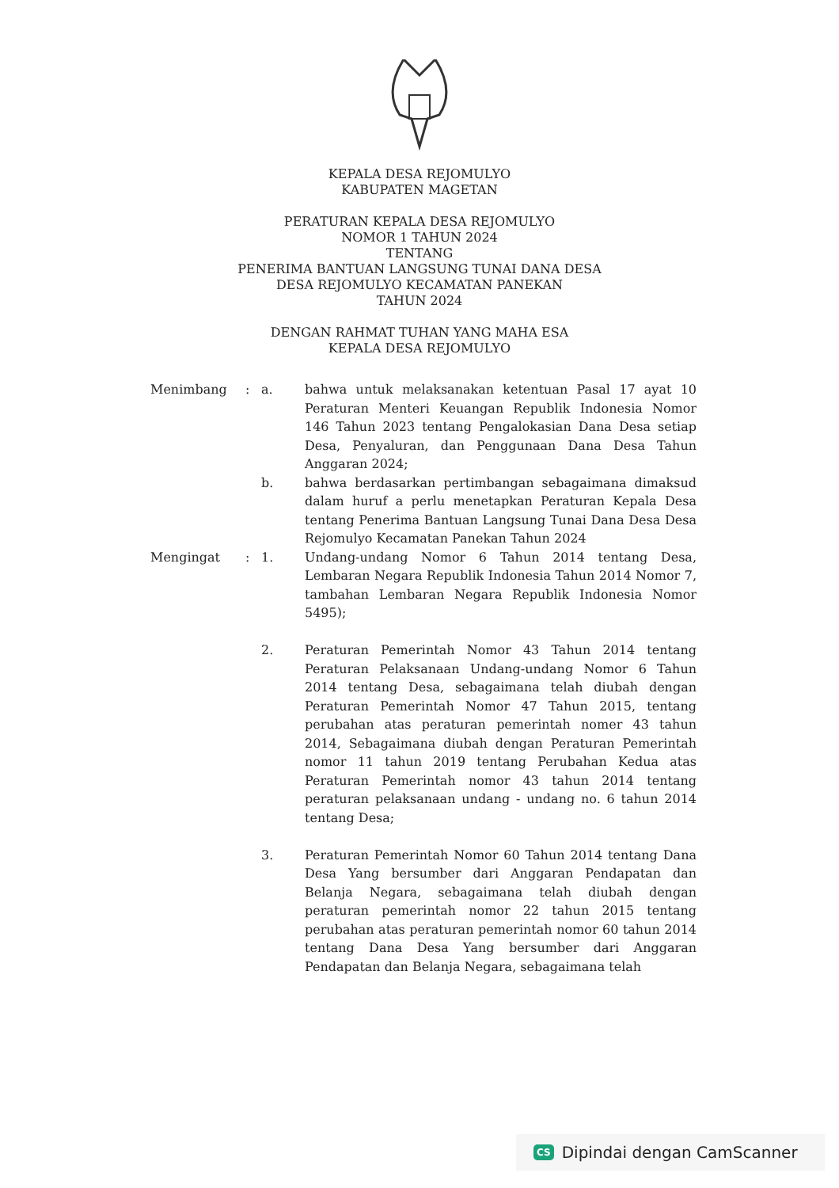KEPALA DESA REJOMULYO
KABUPATEN MAGETAN
PERATURAN KEPALA DESA REJOMULYO
NOMOR 1 TAHUN 2024
TENTANG
PENERIMA BANTUAN LANGSUNG TUNAI DANA DESA
DESA REJOMULYO KECAMATAN PANEKAN
TAHUN 2024
DENGAN RAHMAT TUHAN YANG MAHA ESA
KEPALA DESA REJOMULYO
| Menimbang | : | a. | bahwa untuk melaksanakan ketentuan Pasal 17 ayat 10 Peraturan Menteri Keuangan Republik Indonesia Nomor 146 Tahun 2023 tentang Pengalokasian Dana Desa setiap Desa, Penyaluran, dan Penggunaan Dana Desa Tahun Anggaran 2024; |
| | | b. | bahwa berdasarkan pertimbangan sebagaimana dimaksud dalam huruf a perlu menetapkan Peraturan Kepala Desa tentang Penerima Bantuan Langsung Tunai Dana Desa Desa Rejomulyo Kecamatan Panekan Tahun 2024 |
| Mengingat | : | 1. | Undang-undang Nomor 6 Tahun 2014 tentang Desa, Lembaran Negara Republik Indonesia Tahun 2014 Nomor 7, tambahan Lembaran Negara Republik Indonesia Nomor 5495); |
| | | 2. | Peraturan Pemerintah Nomor 43 Tahun 2014 tentang Peraturan Pelaksanaan Undang-undang Nomor 6 Tahun 2014 tentang Desa, sebagaimana telah diubah dengan Peraturan Pemerintah Nomor 47 Tahun 2015, tentang perubahan atas peraturan pemerintah nomer 43 tahun 2014, Sebagaimana diubah dengan Peraturan Pemerintah nomor 11 tahun 2019 tentang Perubahan Kedua atas Peraturan Pemerintah nomor 43 tahun 2014 tentang peraturan pelaksanaan undang - undang no. 6 tahun 2014 tentang Desa; |
| | | 3. | Peraturan Pemerintah Nomor 60 Tahun 2014 tentang Dana Desa Yang bersumber dari Anggaran Pendapatan dan Belanja Negara, sebagaimana telah diubah dengan peraturan pemerintah nomor 22 tahun 2015 tentang perubahan atas peraturan pemerintah nomor 60 tahun 2014 tentang Dana Desa Yang bersumber dari Anggaran Pendapatan dan Belanja Negara, sebagaimana telah |
CS Dipindai dengan CamScanner